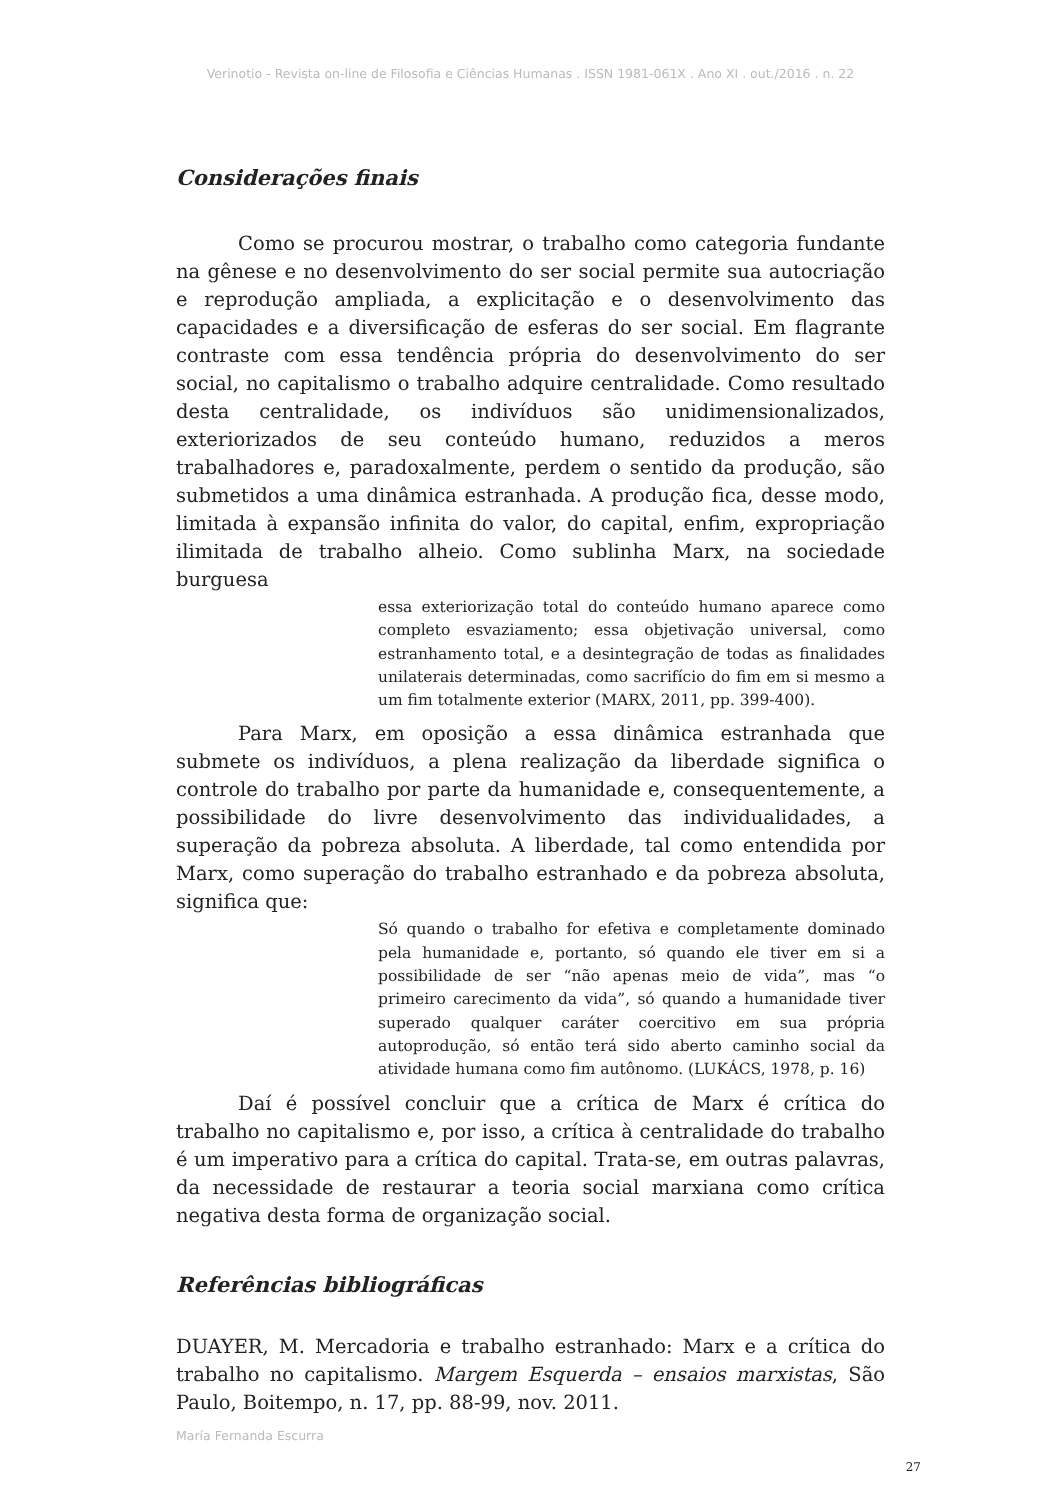Verinotio - Revista on-line de Filosofia e Ciências Humanas . ISSN 1981-061X . Ano XI . out./2016 . n. 22
Considerações finais
Como se procurou mostrar, o trabalho como categoria fundante na gênese e no desenvolvimento do ser social permite sua autocriação e reprodução ampliada, a explicitação e o desenvolvimento das capacidades e a diversificação de esferas do ser social. Em flagrante contraste com essa tendência própria do desenvolvimento do ser social, no capitalismo o trabalho adquire centralidade. Como resultado desta centralidade, os indivíduos são unidimensionalizados, exteriorizados de seu conteúdo humano, reduzidos a meros trabalhadores e, paradoxalmente, perdem o sentido da produção, são submetidos a uma dinâmica estranhada. A produção fica, desse modo, limitada à expansão infinita do valor, do capital, enfim, expropriação ilimitada de trabalho alheio. Como sublinha Marx, na sociedade burguesa
essa exteriorização total do conteúdo humano aparece como completo esvaziamento; essa objetivação universal, como estranhamento total, e a desintegração de todas as finalidades unilaterais determinadas, como sacrifício do fim em si mesmo a um fim totalmente exterior (MARX, 2011, pp. 399-400).
Para Marx, em oposição a essa dinâmica estranhada que submete os indivíduos, a plena realização da liberdade significa o controle do trabalho por parte da humanidade e, consequentemente, a possibilidade do livre desenvolvimento das individualidades, a superação da pobreza absoluta. A liberdade, tal como entendida por Marx, como superação do trabalho estranhado e da pobreza absoluta, significa que:
Só quando o trabalho for efetiva e completamente dominado pela humanidade e, portanto, só quando ele tiver em si a possibilidade de ser “não apenas meio de vida”, mas “o primeiro carecimento da vida”, só quando a humanidade tiver superado qualquer caráter coercitivo em sua própria autoprodução, só então terá sido aberto caminho social da atividade humana como fim autônomo. (LUKÁCS, 1978, p. 16)
Daí é possível concluir que a crítica de Marx é crítica do trabalho no capitalismo e, por isso, a crítica à centralidade do trabalho é um imperativo para a crítica do capital. Trata-se, em outras palavras, da necessidade de restaurar a teoria social marxiana como crítica negativa desta forma de organização social.
Referências bibliográficas
DUAYER, M. Mercadoria e trabalho estranhado: Marx e a crítica do trabalho no capitalismo. Margem Esquerda – ensaios marxistas, São Paulo, Boitempo, n. 17, pp. 88-99, nov. 2011.
María Fernanda Escurra
27